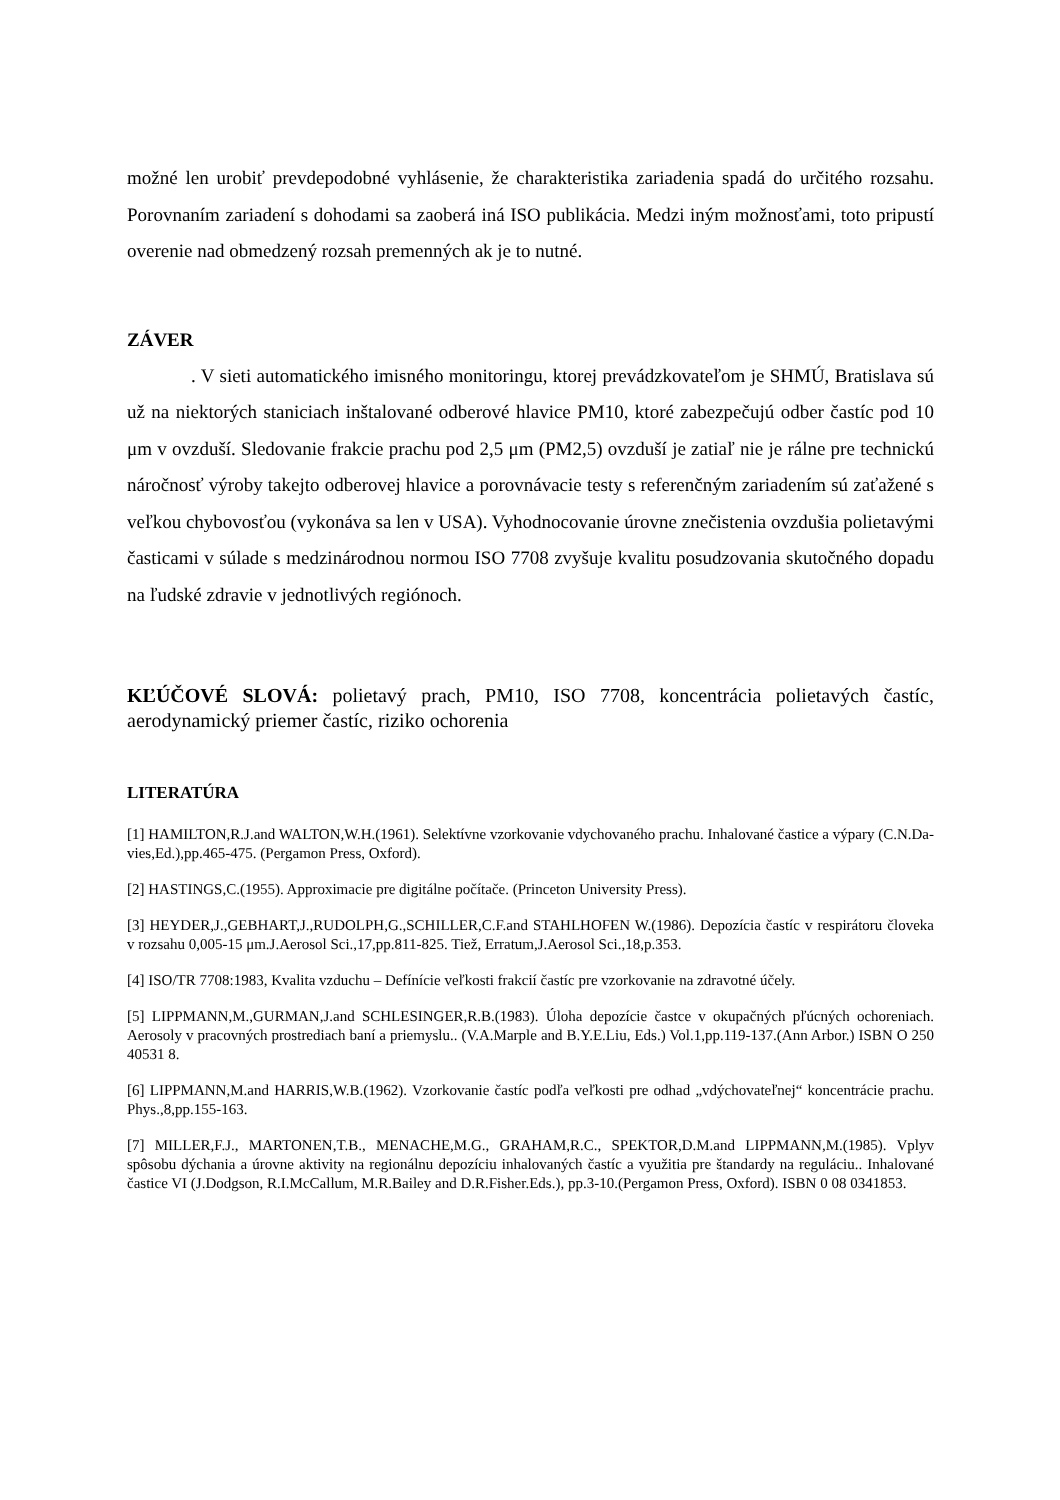možné len urobiť prevdepodobné vyhlásenie, že charakteristika zariadenia spadá do určitého rozsahu. Porovnaním zariadení s dohodami sa zaoberá iná ISO publikácia. Medzi iným možnosťami, toto pripustí overenie nad obmedzený rozsah premenných ak je to nutné.
ZÁVER
. V sieti automatického imisného monitoringu, ktorej prevádzkovateľom je SHMÚ, Bratislava sú už na niektorých staniciach inštalované odberové hlavice PM10, ktoré zabezpečujú odber častíc pod 10 μm v ovzduší. Sledovanie frakcie prachu pod 2,5 μm (PM2,5) ovzduší je zatiaľ nie je rálne pre technickú náročnosť výroby takejto odberovej hlavice a porovnávacie testy s referenčným zariadením sú zaťažené s veľkou chybovosťou (vykonáva sa len v USA). Vyhodnocovanie úrovne znečistenia ovzdušia polietavými časticami v súlade s medzinárodnou normou ISO 7708 zvyšuje kvalitu posudzovania skutočného dopadu na ľudské zdravie v jednotlivých regiónoch.
KĽÚČOVÉ SLOVÁ: polietavý prach, PM10, ISO 7708, koncentrácia polietavých častíc, aerodynamický priemer častíc, riziko ochorenia
LITERATÚRA
[1] HAMILTON,R.J.and WALTON,W.H.(1961). Selektívne vzorkovanie vdychovaného prachu. Inhalované častice a výpary (C.N.Da- vies,Ed.),pp.465-475. (Pergamon Press, Oxford).
[2] HASTINGS,C.(1955). Approximacie pre digitálne počítače. (Princeton University Press).
[3] HEYDER,J.,GEBHART,J.,RUDOLPH,G.,SCHILLER,C.F.and STAHLHOFEN W.(1986). Depozícia častíc v respirátoru človeka v rozsahu 0,005-15 μm.J.Aerosol Sci.,17,pp.811-825. Tiež, Erratum,J.Aerosol Sci.,18,p.353.
[4] ISO/TR 7708:1983, Kvalita vzduchu – Defínície veľkosti frakcií častíc pre vzorkovanie na zdravotné účely.
[5] LIPPMANN,M.,GURMAN,J.and SCHLESINGER,R.B.(1983). Úloha depozície častce v okupačných pľúcných ochoreniach. Aerosoly v pracovných prostrediach baní a priemyslu.. (V.A.Marple and B.Y.E.Liu, Eds.) Vol.1,pp.119-137.(Ann Arbor.) ISBN O 250 40531 8.
[6] LIPPMANN,M.and HARRIS,W.B.(1962). Vzorkovanie častíc podľa veľkosti pre odhad „vdýchovateľnej“ koncentrácie prachu. Phys.,8,pp.155-163.
[7] MILLER,F.J., MARTONEN,T.B., MENACHE,M.G., GRAHAM,R.C., SPEKTOR,D.M.and LIPPMANN,M.(1985). Vplyv spôsobu dýchania a úrovne aktivity na regionálnu depozíciu inhalovaných častíc a využitia pre štandardy na reguláciu.. Inhalované častice VI (J.Dodgson, R.I.McCallum, M.R.Bailey and D.R.Fisher.Eds.), pp.3-10.(Pergamon Press, Oxford). ISBN 0 08 0341853.